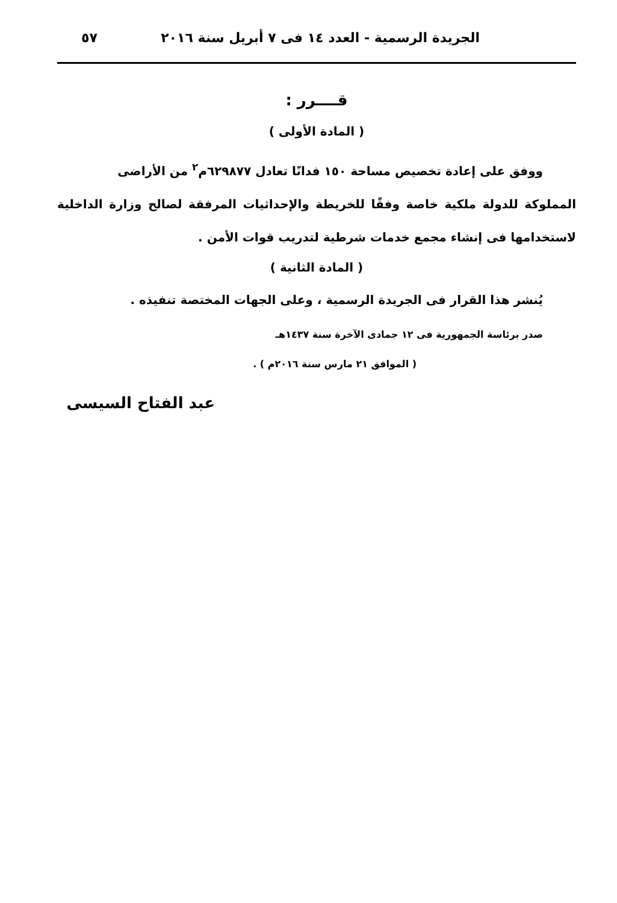الجريدة الرسمية - العدد ١٤ فى ٧ أبريل سنة ٢٠١٦ ٥٧
قــــرر :
( المادة الأولى )
ووفق على إعادة تخصيص مساحة ١٥٠ فدانًا تعادل ٦٢٩٨٧٧م<sup>٢</sup> من الأراضى
المملوكة للدولة ملكية خاصة وفقًا للخريطة والإحداثيات المرفقة لصالح وزارة الداخلية لاستخدامها فى إنشاء مجمع خدمات شرطية لتدريب قوات الأمن .
( المادة الثانية )
يُنشر هذا القرار فى الجريدة الرسمية ، وعلى الجهات المختصة تنفيذه .
صدر برئاسة الجمهورية فى ١٢ جمادى الآخرة سنة ١٤٣٧هـ
( الموافق ٢١ مارس سنة ٢٠١٦م ) .
عبد الفتاح السيسى